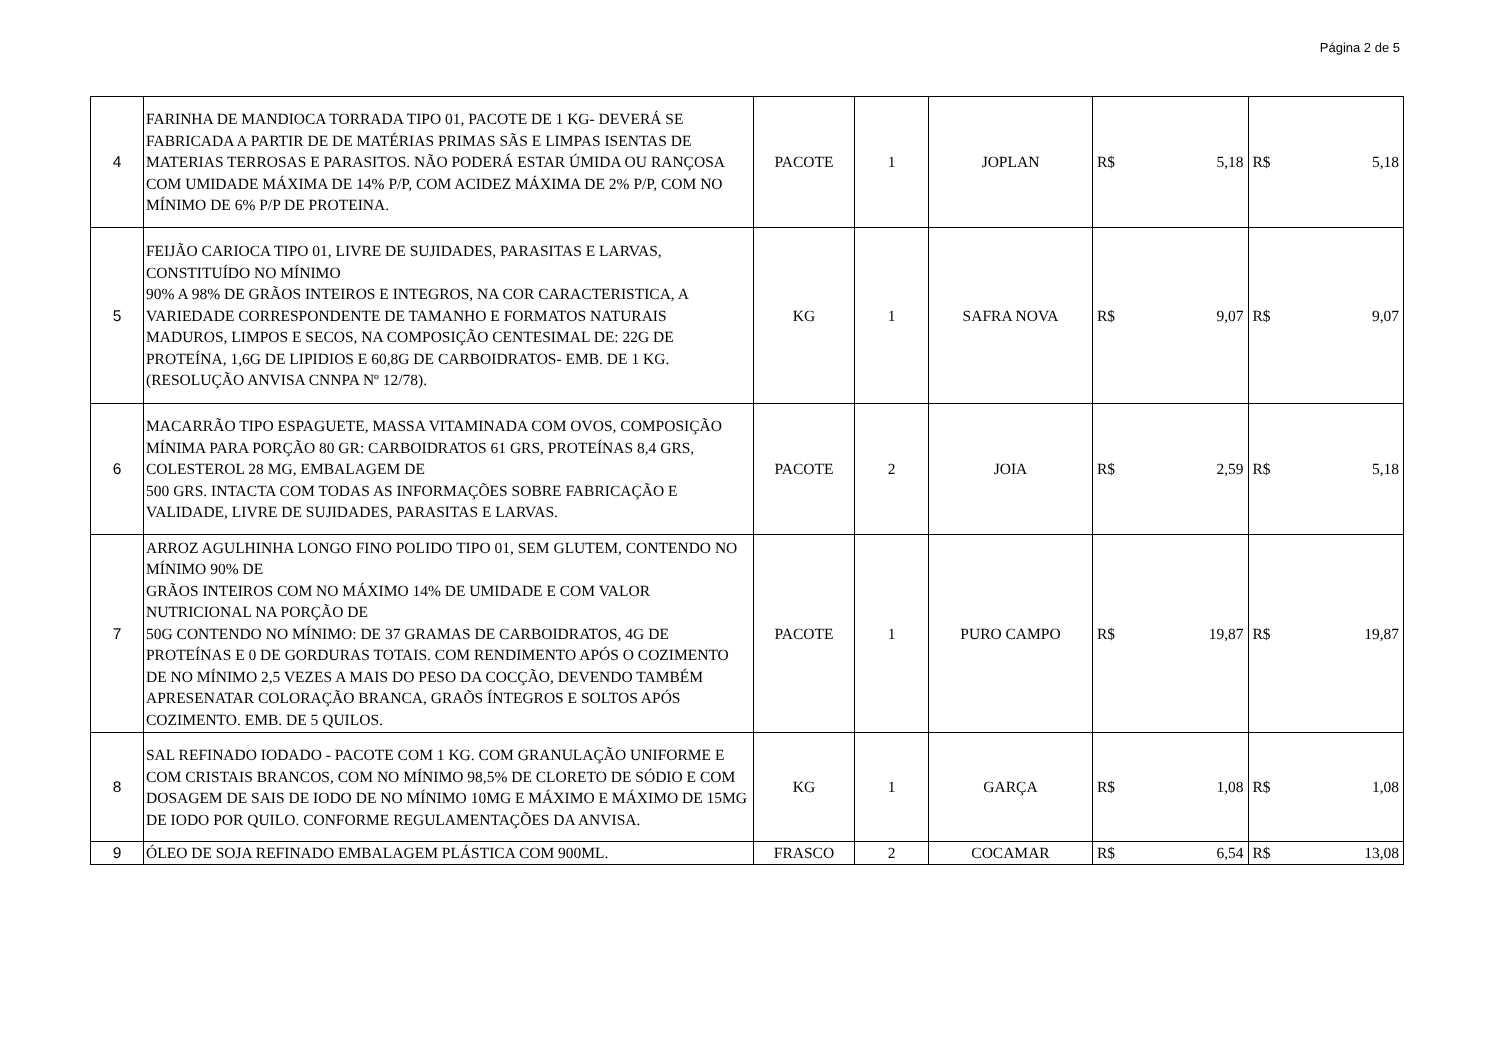Página 2 de 5
| 4 | FARINHA DE MANDIOCA TORRADA TIPO 01, PACOTE DE 1 KG- DEVERÁ SE FABRICADA A PARTIR DE DE MATÉRIAS PRIMAS SÃS E LIMPAS ISENTAS DE MATERIAS TERROSAS E PARASITOS. NÃO PODERÁ ESTAR ÚMIDA OU RANÇOSA COM UMIDADE MÁXIMA DE 14% P/P, COM ACIDEZ MÁXIMA DE 2% P/P, COM NO MÍNIMO DE 6% P/P DE PROTEINA. | PACOTE | 1 | JOPLAN | R$ | 5,18 | R$ | 5,18 |
| 5 | FEIJÃO CARIOCA TIPO 01, LIVRE DE SUJIDADES, PARASITAS E LARVAS, CONSTITUÍDO NO MÍNIMO 90% A 98% DE GRÃOS INTEIROS E INTEGROS, NA COR CARACTERISTICA, A VARIEDADE CORRESPONDENTE DE TAMANHO E FORMATOS NATURAIS MADUROS, LIMPOS E SECOS, NA COMPOSIÇÃO CENTESIMAL DE: 22G DE PROTEÍNA, 1,6G DE LIPIDIOS E 60,8G DE CARBOIDRATOS- EMB. DE 1 KG. (RESOLUÇÃO ANVISA CNNPA Nº 12/78). | KG | 1 | SAFRA NOVA | R$ | 9,07 | R$ | 9,07 |
| 6 | MACARRÃO TIPO ESPAGUETE, MASSA VITAMINADA COM OVOS, COMPOSIÇÃO MÍNIMA PARA PORÇÃO 80 GR: CARBOIDRATOS 61 GRS, PROTEÍNAS 8,4 GRS, COLESTEROL 28 MG, EMBALAGEM DE 500 GRS. INTACTA COM TODAS AS INFORMAÇÕES SOBRE FABRICAÇÃO E VALIDADE, LIVRE DE SUJIDADES, PARASITAS E LARVAS. | PACOTE | 2 | JOIA | R$ | 2,59 | R$ | 5,18 |
| 7 | ARROZ AGULHINHA LONGO FINO POLIDO TIPO 01, SEM GLUTEM, CONTENDO NO MÍNIMO 90% DE GRÃOS INTEIROS COM NO MÁXIMO 14% DE UMIDADE E COM VALOR NUTRICIONAL NA PORÇÃO DE 50G CONTENDO NO MÍNIMO: DE 37 GRAMAS DE CARBOIDRATOS, 4G DE PROTEÍNAS E 0 DE GORDURAS TOTAIS. COM RENDIMENTO APÓS O COZIMENTO DE NO MÍNIMO 2,5 VEZES A MAIS DO PESO DA COCÇÃO, DEVENDO TAMBÉM APRESENATAR COLORAÇÃO BRANCA, GRAÕS ÍNTEGROS E SOLTOS APÓS COZIMENTO. EMB. DE 5 QUILOS. | PACOTE | 1 | PURO CAMPO | R$ | 19,87 | R$ | 19,87 |
| 8 | SAL REFINADO IODADO - PACOTE COM 1 KG. COM GRANULAÇÃO UNIFORME E COM CRISTAIS BRANCOS, COM NO MÍNIMO 98,5% DE CLORETO DE SÓDIO E COM DOSAGEM DE SAIS DE IODO DE NO MÍNIMO 10MG E MÁXIMO E MÁXIMO DE 15MG DE IODO POR QUILO. CONFORME REGULAMENTAÇÕES DA ANVISA. | KG | 1 | GARÇA | R$ | 1,08 | R$ | 1,08 |
| 9 | ÓLEO DE SOJA REFINADO EMBALAGEM PLÁSTICA COM 900ML. | FRASCO | 2 | COCAMAR | R$ | 6,54 | R$ | 13,08 |